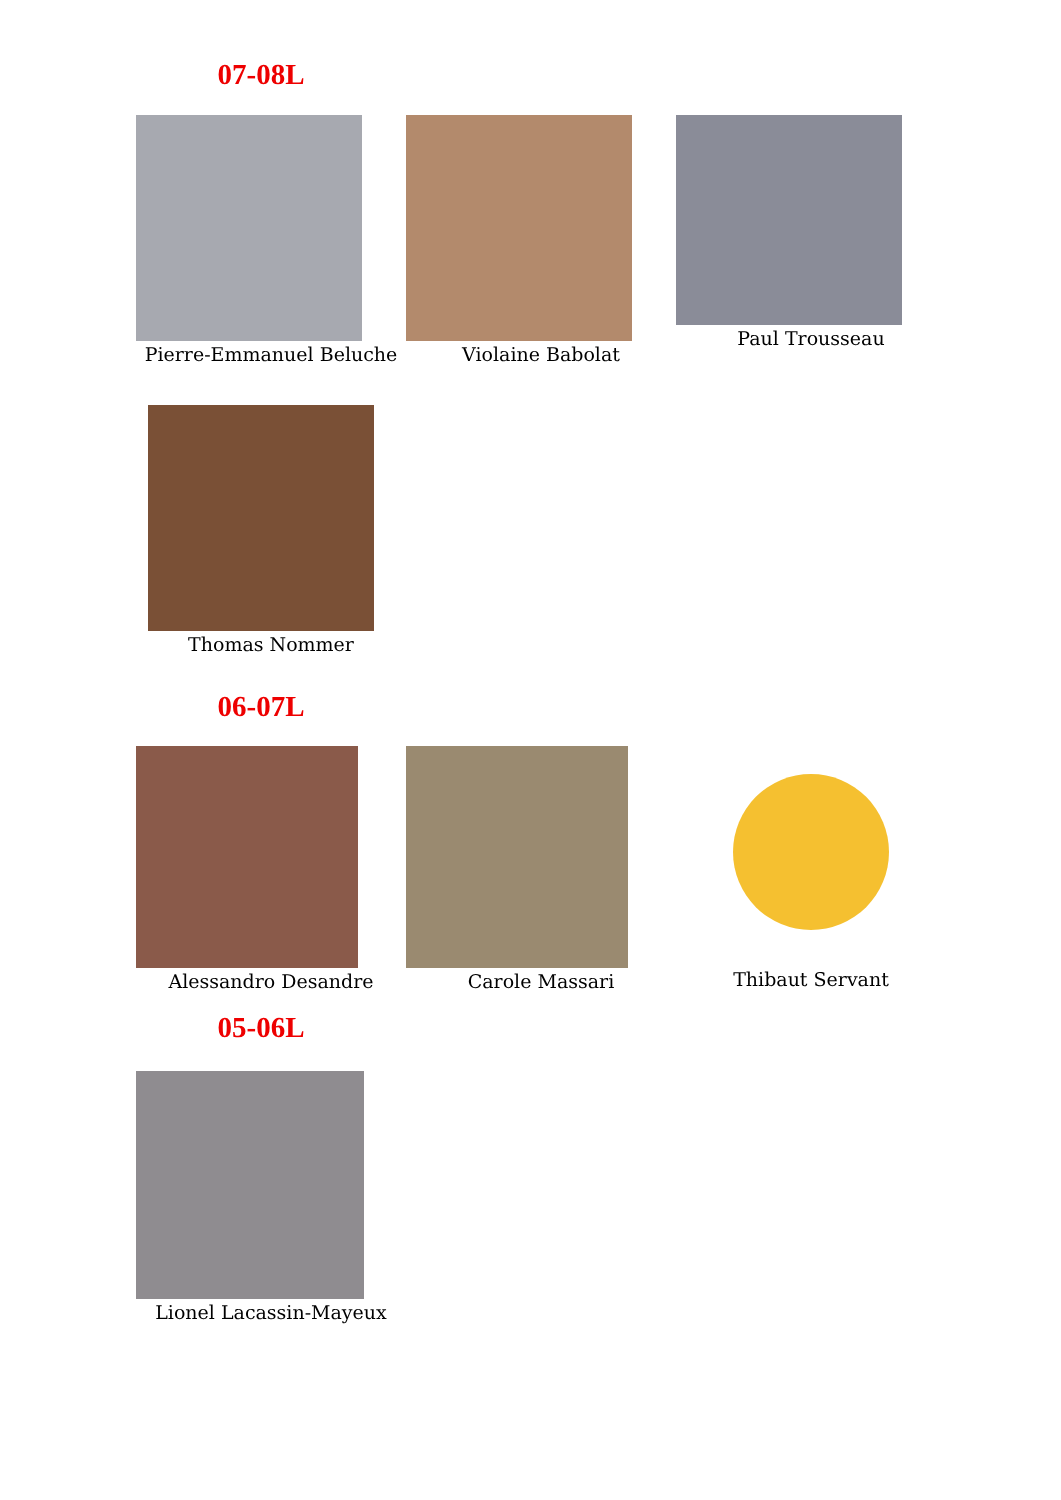07-08L
Pierre-Emmanuel Beluche Violaine Babolat Paul Trousseau
Thomas Nommer
06-07L
Alessandro Desandre Carole Massari Thibaut Servant
05-06L
Lionel Lacassin-Mayeux